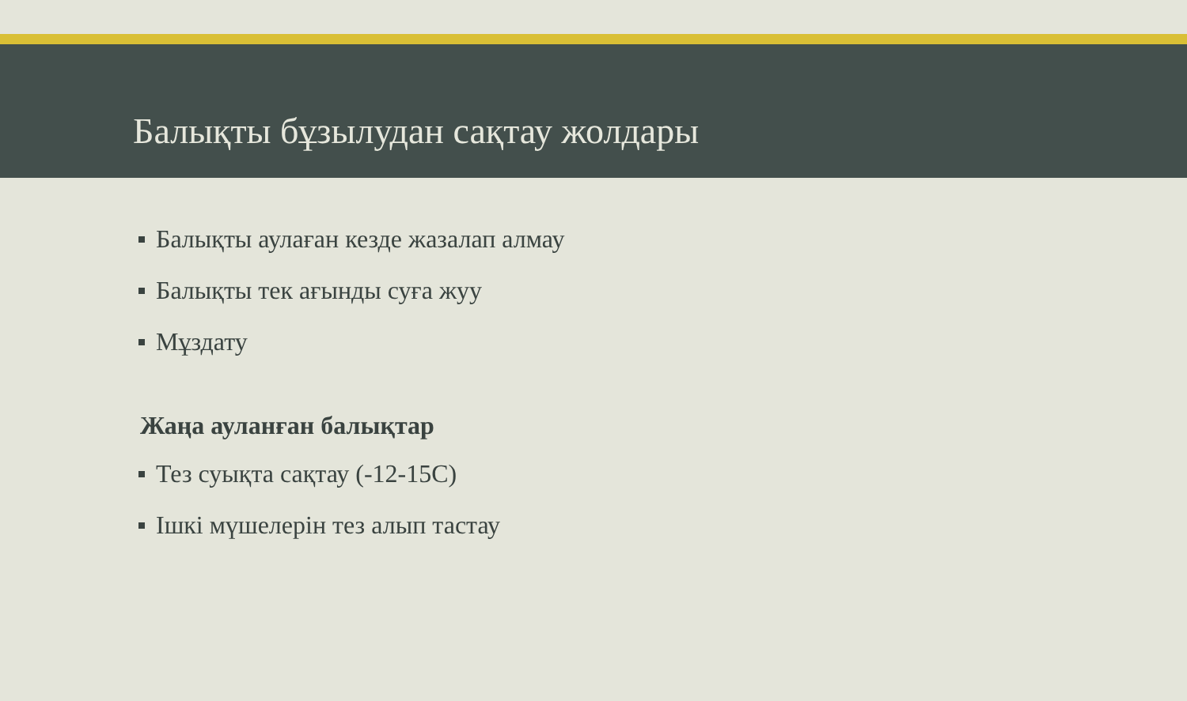Балықты бұзылудан сақтау жолдары
Балықты аулаған кезде жазалап алмау
Балықты тек ағынды суға жуу
Мұздату
Жаңа ауланған балықтар
Тез суықта сақтау (-12-15С)
Ішкі мүшелерін тез алып тастау